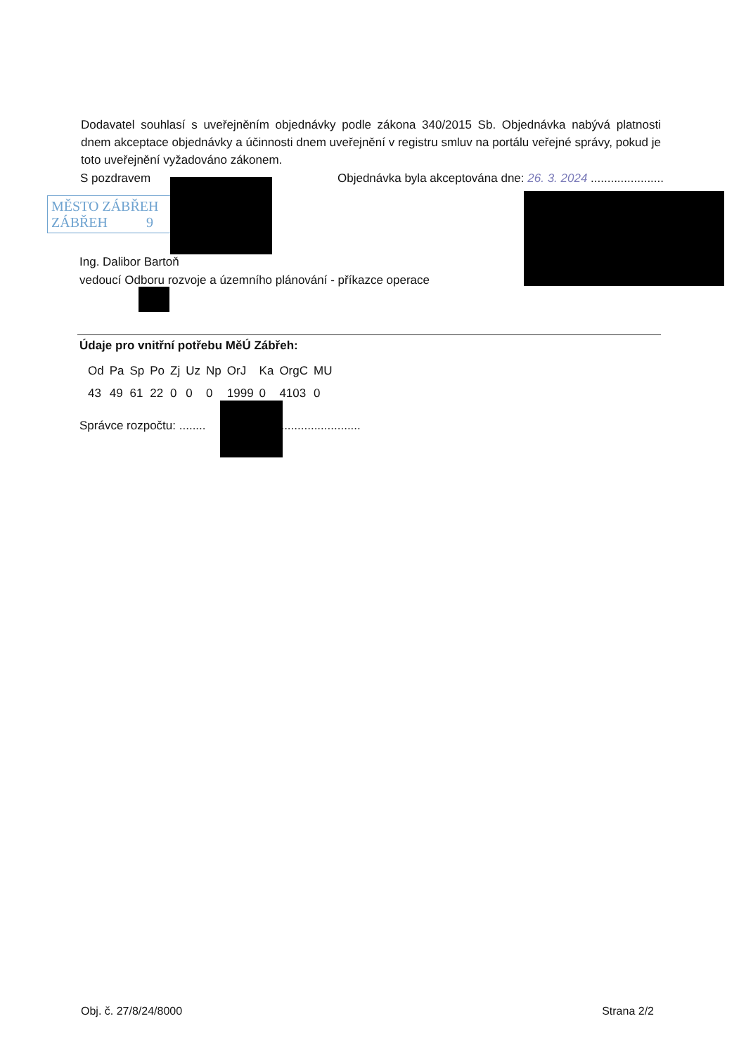Dodavatel souhlasí s uveřejněním objednávky podle zákona 340/2015 Sb. Objednávka nabývá platnosti dnem akceptace objednávky a účinnosti dnem uveřejnění v registru smluv na portálu veřejné správy, pokud je toto uveřejnění vyžadováno zákonem.
S pozdravem Objednávka byla akceptována dne: 26. 3. 2024 ......................
MĚSTO ZÁBŘEH
ZÁBŘEH 9
Ing. Dalibor Bartoň
vedoucí Odboru rozvoje a územního plánování - příkazce operace
Údaje pro vnitřní potřebu MěÚ Zábřeh:
| Od | Pa | Sp | Po | Zj | Uz | Np | OrJ | Ka | OrgC | MU |
| 43 | 49 | 61 | 22 | 0 | 0 | 0 | 1999 | 0 | 4103 | 0 |
Správce rozpočtu: ........ ..........................
Obj. č. 27/8/24/8000 Strana 2/2